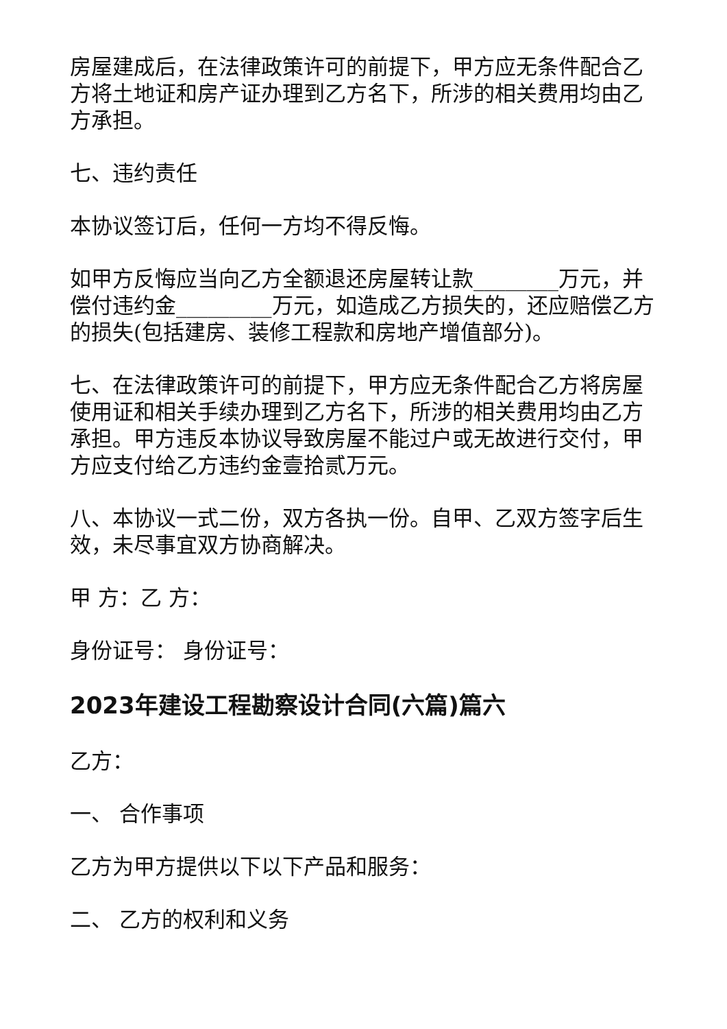房屋建成后，在法律政策许可的前提下，甲方应无条件配合乙方将土地证和房产证办理到乙方名下，所涉的相关费用均由乙方承担。
七、违约责任
本协议签订后，任何一方均不得反悔。
如甲方反悔应当向乙方全额退还房屋转让款________万元，并偿付违约金_________万元，如造成乙方损失的，还应赔偿乙方的损失(包括建房、装修工程款和房地产增值部分)。
七、在法律政策许可的前提下，甲方应无条件配合乙方将房屋使用证和相关手续办理到乙方名下，所涉的相关费用均由乙方承担。甲方违反本协议导致房屋不能过户或无故进行交付，甲方应支付给乙方违约金壹拾贰万元。
八、本协议一式二份，双方各执一份。自甲、乙双方签字后生效，未尽事宜双方协商解决。
甲 方：乙 方：
身份证号： 身份证号：
2023年建设工程勘察设计合同(六篇)篇六
乙方：
一、 合作事项
乙方为甲方提供以下以下产品和服务：
二、 乙方的权利和义务